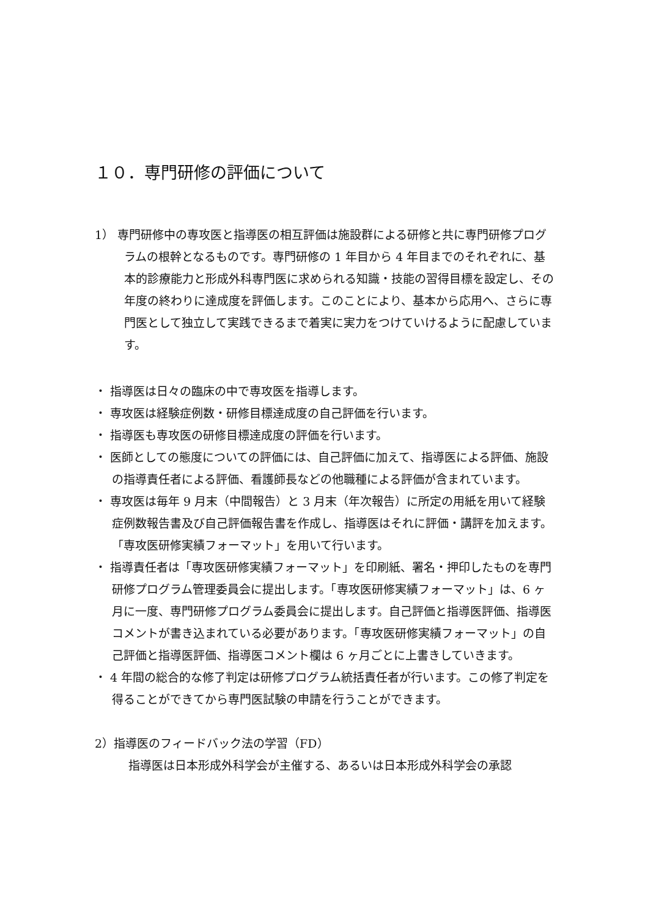１０．専門研修の評価について
1） 専門研修中の専攻医と指導医の相互評価は施設群による研修と共に専門研修プログラムの根幹となるものです。専門研修の 1 年目から 4 年目までのそれぞれに、基本的診療能力と形成外科専門医に求められる知識・技能の習得目標を設定し、その年度の終わりに達成度を評価します。このことにより、基本から応用へ、さらに専門医として独立して実践できるまで着実に実力をつけていけるように配慮しています。
・ 指導医は日々の臨床の中で専攻医を指導します。
・ 専攻医は経験症例数・研修目標達成度の自己評価を行います。
・ 指導医も専攻医の研修目標達成度の評価を行います。
・ 医師としての態度についての評価には、自己評価に加えて、指導医による評価、施設の指導責任者による評価、看護師長などの他職種による評価が含まれています。
・ 専攻医は毎年 9 月末（中間報告）と 3 月末（年次報告）に所定の用紙を用いて経験症例数報告書及び自己評価報告書を作成し、指導医はそれに評価・講評を加えます。「専攻医研修実績フォーマット」を用いて行います。
・ 指導責任者は「専攻医研修実績フォーマット」を印刷紙、署名・押印したものを専門研修プログラム管理委員会に提出します。「専攻医研修実績フォーマット」は、6 ヶ月に一度、専門研修プログラム委員会に提出します。自己評価と指導医評価、指導医コメントが書き込まれている必要があります。「専攻医研修実績フォーマット」の自己評価と指導医評価、指導医コメント欄は 6 ヶ月ごとに上書きしていきます。
・ 4 年間の総合的な修了判定は研修プログラム統括責任者が行います。この修了判定を得ることができてから専門医試験の申請を行うことができます。
2）指導医のフィードバック法の学習（FD）
指導医は日本形成外科学会が主催する、あるいは日本形成外科学会の承認